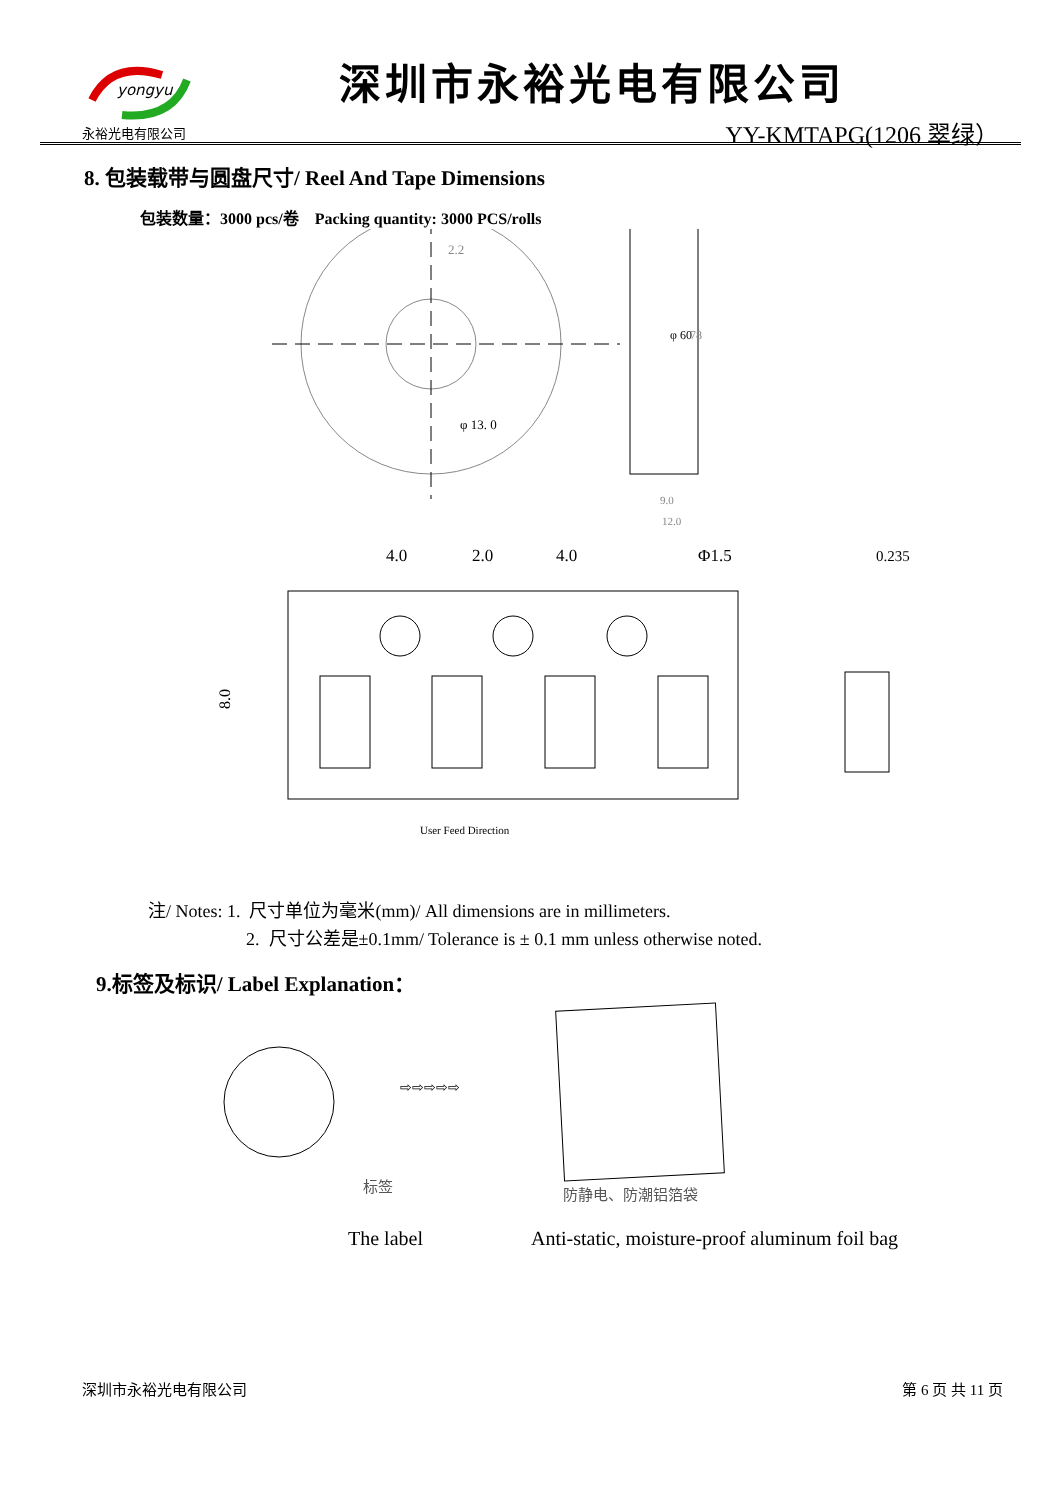yongyu
永裕光电有限公司
深圳市永裕光电有限公司
YY-KMTAPG(1206 翠绿）
8. 包装载带与圆盘尺寸/ Reel And Tape Dimensions
包装数量：3000 pcs/卷 Packing quantity: 3000 PCS/rolls
2.2
φ 13. 0
φ 60
78
9.0
12.0
4.0
2.0
4.0
Φ1.5
0.235
8.0
User Feed Direction
注/ Notes: 1. 尺寸单位为毫米(mm)/ All dimensions are in millimeters.
2. 尺寸公差是±0.1mm/ Tolerance is ± 0.1 mm unless otherwise noted.
9.标签及标识/ Label Explanation：
⇨⇨⇨⇨⇨
标签
防静电、防潮铝箔袋
The label Anti-static, moisture-proof aluminum foil bag
深圳市永裕光电有限公司 第 6 页 共 11 页